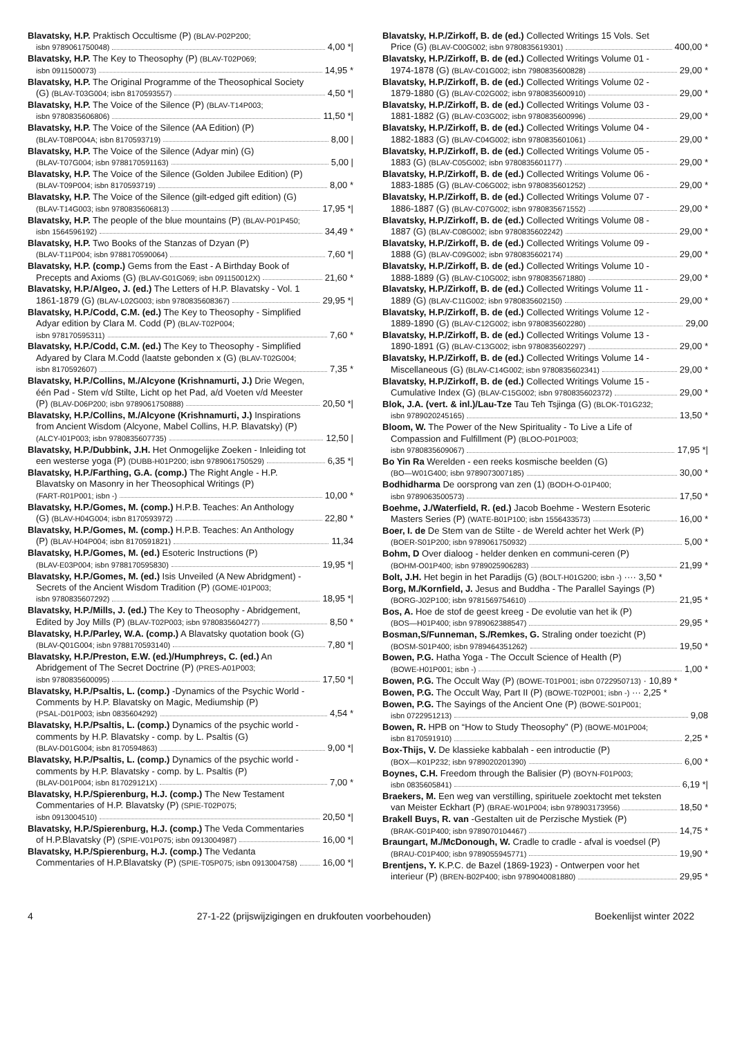Blavatsky, H.P. Praktisch Occultisme (P) (BLAV-P02P200;
isbn 9789061750048) 4,00 *|
Blavatsky, H.P. The Key to Theosophy (P) (BLAV-T02P069;
isbn 0911500073) 14,95 *
Blavatsky, H.P. The Original Programme of the Theosophical Society
(G) (BLAV-T03G004; isbn 8170593557) 4,50 *|
Blavatsky, H.P. The Voice of the Silence (P) (BLAV-T14P003;
isbn 9780835606806) 11,50 *|
Blavatsky, H.P. The Voice of the Silence (AA Edition) (P)
(BLAV-T08P004A; isbn 8170593719) 8,00 |
Blavatsky, H.P. The Voice of the Silence (Adyar min) (G)
(BLAV-T07G004; isbn 9788170591163) 5,00 |
Blavatsky, H.P. The Voice of the Silence (Golden Jubilee Edition) (P)
(BLAV-T09P004; isbn 8170593719) 8,00 *
Blavatsky, H.P. The Voice of the Silence (gilt-edged gift edition) (G)
(BLAV-T14G003; isbn 9780835606813) 17,95 *|
Blavatsky, H.P. The people of the blue mountains (P) (BLAV-P01P450;
isbn 1564596192) 34,49 *
Blavatsky, H.P. Two Books of the Stanzas of Dzyan (P)
(BLAV-T11P004; isbn 9788170590064) 7,60 *|
Blavatsky, H.P. (comp.) Gems from the East - A Birthday Book of
Precepts and Axioms (G) (BLAV-G01G069; isbn 091150012X) 21,60 *
Blavatsky, H.P./Algeo, J. (ed.) The Letters of H.P. Blavatsky - Vol. 1
1861-1879 (G) (BLAV-L02G003; isbn 9780835608367) 29,95 *|
Blavatsky, H.P./Codd, C.M. (ed.) The Key to Theosophy - Simplified
Adyar edition by Clara M. Codd (P) (BLAV-T02P004;
isbn 978170595311) 7,60 *
Blavatsky, H.P./Codd, C.M. (ed.) The Key to Theosophy - Simplified
Adyared by Clara M.Codd (laatste gebonden x (G) (BLAV-T02G004;
isbn 8170592607) 7,35 *
Blavatsky, H.P./Collins, M./Alcyone (Krishnamurti, J.) Drie Wegen,
één Pad - Stem v/d Stilte, Licht op het Pad, a/d Voeten v/d Meester
(P) (BLAV-D06P200; isbn 9789061750888) 20,50 *|
Blavatsky, H.P./Collins, M./Alcyone (Krishnamurti, J.) Inspirations
from Ancient Wisdom (Alcyone, Mabel Collins, H.P. Blavatsky) (P)
(ALCY-I01P003; isbn 9780835607735) 12,50 |
Blavatsky, H.P./Dubbink, J.H. Het Onmogelijke Zoeken - Inleiding tot
een westerse yoga (P) (DUBB-H01P200; isbn 9789061750529) 6,35 *|
Blavatsky, H.P./Farthing, G.A. (comp.) The Right Angle - H.P.
Blavatsky on Masonry in her Theosophical Writings (P)
(FART-R01P001; isbn -) 10,00 *
Blavatsky, H.P./Gomes, M. (comp.) H.P.B. Teaches: An Anthology
(G) (BLAV-H04G004; isbn 8170593972) 22,80 *
Blavatsky, H.P./Gomes, M. (comp.) H.P.B. Teaches: An Anthology
(P) (BLAV-H04P004; isbn 8170591821) 11,34
Blavatsky, H.P./Gomes, M. (ed.) Esoteric Instructions (P)
(BLAV-E03P004; isbn 9788170595830) 19,95 *|
Blavatsky, H.P./Gomes, M. (ed.) Isis Unveiled (A New Abridgment) -
Secrets of the Ancient Wisdom Tradition (P) (GOME-I01P003;
isbn 9780835607292) 18,95 *|
Blavatsky, H.P./Mills, J. (ed.) The Key to Theosophy - Abridgement,
Edited by Joy Mills (P) (BLAV-T02P003; isbn 9780835604277) 8,50 *
Blavatsky, H.P./Parley, W.A. (comp.) A Blavatsky quotation book (G)
(BLAV-Q01G004; isbn 9788170593140) 7,80 *|
Blavatsky, H.P./Preston, E.W. (ed.)/Humphreys, C. (ed.) An
Abridgement of The Secret Doctrine (P) (PRES-A01P003;
isbn 9780835600095) 17,50 *|
Blavatsky, H.P./Psaltis, L. (comp.) -Dynamics of the Psychic World -
Comments by H.P. Blavatsky on Magic, Mediumship (P)
(PSAL-D01P003; isbn 0835604292) 4,54 *
Blavatsky, H.P./Psaltis, L. (comp.) Dynamics of the psychic world -
comments by H.P. Blavatsky - comp. by L. Psaltis (G)
(BLAV-D01G004; isbn 8170594863) 9,00 *|
Blavatsky, H.P./Psaltis, L. (comp.) Dynamics of the psychic world -
comments by H.P. Blavatsky - comp. by L. Psaltis (P)
(BLAV-D01P004; isbn 817029121X) 7,00 *
Blavatsky, H.P./Spierenburg, H.J. (comp.) The New Testament
Commentaries of H.P. Blavatsky (P) (SPIE-T02P075;
isbn 0913004510) 20,50 *|
Blavatsky, H.P./Spierenburg, H.J. (comp.) The Veda Commentaries
of H.P.Blavatsky (P) (SPIE-V01P075; isbn 0913004987) 16,00 *|
Blavatsky, H.P./Spierenburg, H.J. (comp.) The Vedanta
Commentaries of H.P.Blavatsky (P) (SPIE-T05P075; isbn 0913004758) 16,00 *|
Blavatsky, H.P./Zirkoff, B. de (ed.) Collected Writings 15 Vols. Set
Price (G) (BLAV-C00G002; isbn 9780835619301) 400,00 *
Blavatsky, H.P./Zirkoff, B. de (ed.) Collected Writings Volume 01 -
1974-1878 (G) (BLAV-C01G002; isbn 7980835600828) 29,00 *
Blavatsky, H.P./Zirkoff, B. de (ed.) Collected Writings Volume 02 -
1879-1880 (G) (BLAV-C02G002; isbn 9780835600910) 29,00 *
Blavatsky, H.P./Zirkoff, B. de (ed.) Collected Writings Volume 03 -
1881-1882 (G) (BLAV-C03G002; isbn 9780835600996) 29,00 *
Blavatsky, H.P./Zirkoff, B. de (ed.) Collected Writings Volume 04 -
1882-1883 (G) (BLAV-C04G002; isbn 9780835601061) 29,00 *
Blavatsky, H.P./Zirkoff, B. de (ed.) Collected Writings Volume 05 -
1883 (G) (BLAV-C05G002; isbn 9780835601177) 29,00 *
Blavatsky, H.P./Zirkoff, B. de (ed.) Collected Writings Volume 06 -
1883-1885 (G) (BLAV-C06G002; isbn 9780835601252) 29,00 *
Blavatsky, H.P./Zirkoff, B. de (ed.) Collected Writings Volume 07 -
1886-1887 (G) (BLAV-C07G002; isbn 9780835671552) 29,00 *
Blavatsky, H.P./Zirkoff, B. de (ed.) Collected Writings Volume 08 -
1887 (G) (BLAV-C08G002; isbn 9780835602242) 29,00 *
Blavatsky, H.P./Zirkoff, B. de (ed.) Collected Writings Volume 09 -
1888 (G) (BLAV-C09G002; isbn 9780835602174) 29,00 *
Blavatsky, H.P./Zirkoff, B. de (ed.) Collected Writings Volume 10 -
1888-1889 (G) (BLAV-C10G002; isbn 9780835671880) 29,00 *
Blavatsky, H.P./Zirkoff, B. de (ed.) Collected Writings Volume 11 -
1889 (G) (BLAV-C11G002; isbn 9780835602150) 29,00 *
Blavatsky, H.P./Zirkoff, B. de (ed.) Collected Writings Volume 12 -
1889-1890 (G) (BLAV-C12G002; isbn 9780835602280) 29,00
Blavatsky, H.P./Zirkoff, B. de (ed.) Collected Writings Volume 13 -
1890-1891 (G) (BLAV-C13G002; isbn 9780835602297) 29,00 *
Blavatsky, H.P./Zirkoff, B. de (ed.) Collected Writings Volume 14 -
Miscellaneous (G) (BLAV-C14G002; isbn 9780835602341) 29,00 *
Blavatsky, H.P./Zirkoff, B. de (ed.) Collected Writings Volume 15 -
Cumulative Index (G) (BLAV-C15G002; isbn 9780835602372) 29,00 *
Blok, J.A. (vert. & inl.)/Lau-Tze Tau Teh Tsjinga (G) (BLOK-T01G232;
isbn 9789020245165) 13,50 *
Bloom, W. The Power of the New Spirituality - To Live a Life of
Compassion and Fulfillment (P) (BLOO-P01P003;
isbn 9780835609067) 17,95 *|
Bo Yin Ra Werelden - een reeks kosmische beelden (G)
(BO—W01G400; isbn 9789073007185) 30,00 *
Bodhidharma De oorsprong van zen (1) (BODH-O-01P400;
isbn 9789063500573) 17,50 *
Boehme, J./Waterfield, R. (ed.) Jacob Boehme - Western Esoteric
Masters Series (P) (WATE-B01P100; isbn 1556433573) 16,00 *
Boer, I. de De Stem van de Stilte - de Wereld achter het Werk (P)
(BOER-S01P200; isbn 9789061750932) 5,00 *
Bohm, D Over dialoog - helder denken en communi-ceren (P)
(BOHM-O01P400; isbn 9789025906283) 21,99 *
Bolt, J.H. Het begin in het Paradijs (G) (BOLT-H01G200; isbn -) ···· 3,50 *
Borg, M./Kornfield, J. Jesus and Buddha - The Parallel Sayings (P)
(BORG-J02P100; isbn 9781569754610) 21,95 *
Bos, A. Hoe de stof de geest kreeg - De evolutie van het ik (P)
(BOS—H01P400; isbn 9789062388547) 29,95 *
Bosman,S/Funneman, S./Remkes, G. Straling onder toezicht (P)
(BOSM-S01P400; isbn 9789464351262) 19,50 *
Bowen, P.G. Hatha Yoga - The Occult Science of Health (P)
(BOWE-H01P001; isbn -) 1,00 *
Bowen, P.G. The Occult Way (P) (BOWE-T01P001; isbn 0722950713) · 10,89 *
Bowen, P.G. The Occult Way, Part II (P) (BOWE-T02P001; isbn -) ··· 2,25 *
Bowen, P.G. The Sayings of the Ancient One (P) (BOWE-S01P001;
isbn 0722951213) 9,08
Bowen, R. HPB on “How to Study Theosophy” (P) (BOWE-M01P004;
isbn 8170591910) 2,25 *
Box-Thijs, V. De klassieke kabbalah - een introductie (P)
(BOX—K01P232; isbn 9789020201390) 6,00 *
Boynes, C.H. Freedom through the Balisier (P) (BOYN-F01P003;
isbn 0835605841) 6,19 *|
Braekers, M. Een weg van verstilling, spirituele zoektocht met teksten
van Meister Eckhart (P) (BRAE-W01P004; isbn 978903173956) 18,50 *
Brakell Buys, R. van -Gestalten uit de Perzische Mystiek (P)
(BRAK-G01P400; isbn 9789070104467) 14,75 *
Braungart, M./McDonough, W. Cradle to cradle - afval is voedsel (P)
(BRAU-C01P400; isbn 9789055945771) 19,90 *
Brentjens, Y. K.P.C. de Bazel (1869-1923) - Ontwerpen voor het
interieur (P) (BREN-B02P400; isbn 9789040081880) 29,95 *
4 27-1-22 (prijswijzigingen en drukfouten voorbehouden) Boekenlijst winter 2022